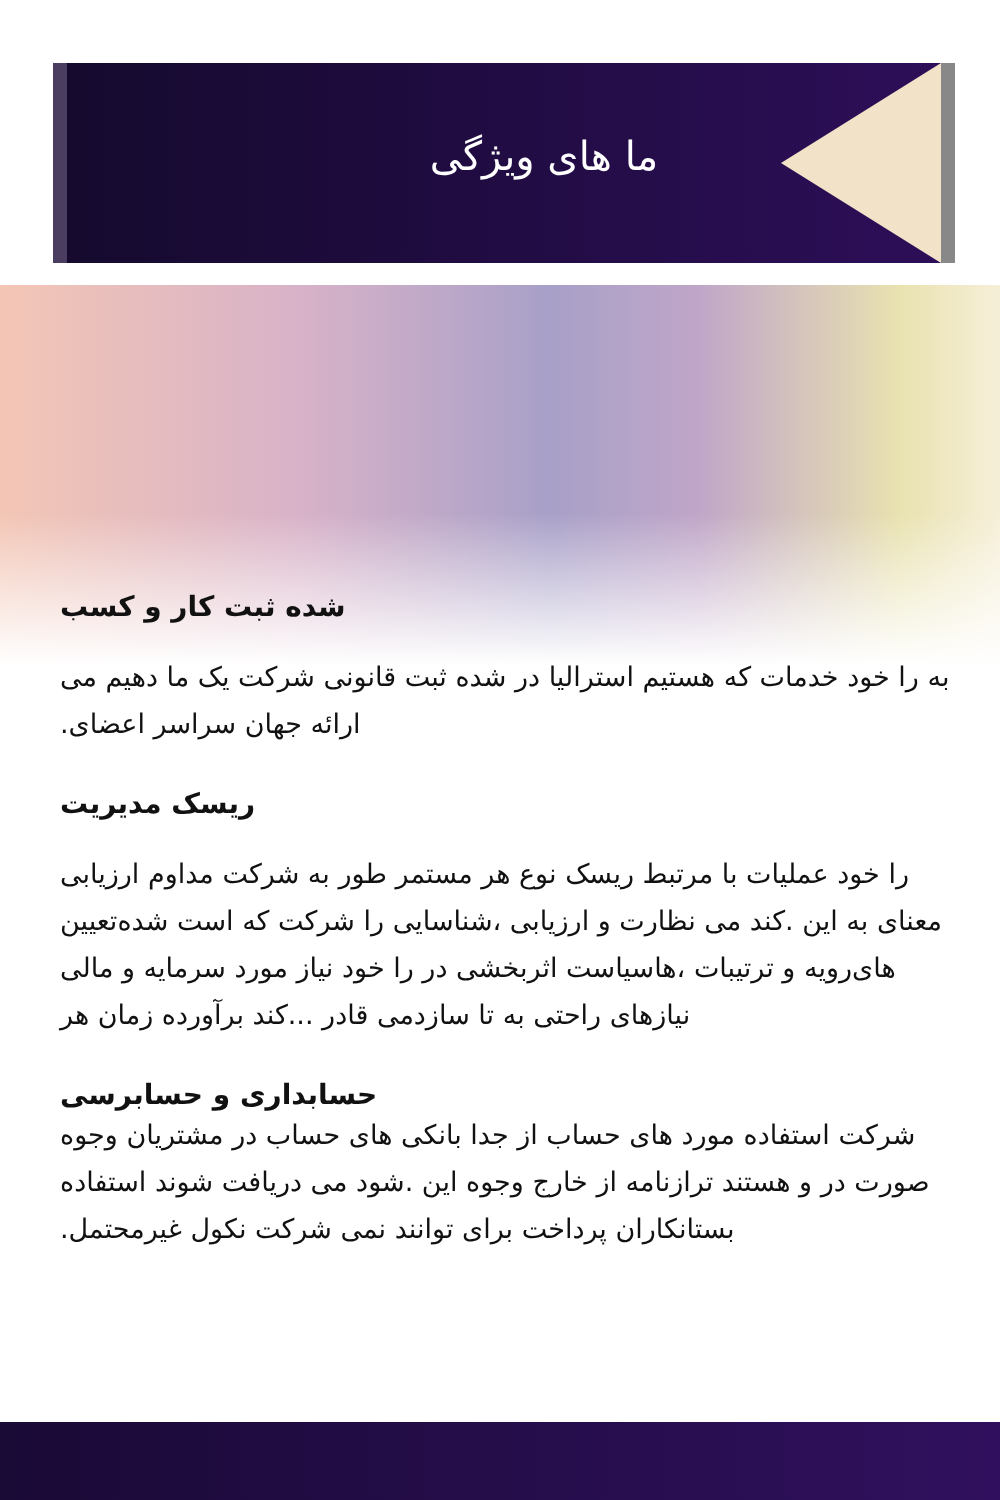ما های ویژگی
شده ثبت کار و کسب
به را خود خدمات که هستیم استرالیا در شده ثبت قانونی شرکت یک ما دهیم می ارائه جهان سراسر اعضای.
ریسک مدیریت
را خود عملیات با مرتبط ریسک نوع هر مستمر طور به شرکت مداوم ارزیابی معنای به این .کند می نظارت و ارزیابی ،شناسایی را شرکت که است شده‌تعیین های‌رویه و ترتیبات ،هاسیاست اثربخشی در را خود نیاز مورد سرمایه و مالی نیازهای راحتی به تا سازدمی قادر ...کند برآورده زمان هر
حسابداری و حسابرسی
شرکت استفاده مورد های حساب از جدا بانکی های حساب در مشتریان وجوه صورت در و هستند ترازنامه از خارج وجوه این .شود می دریافت شوند استفاده بستانکاران پرداخت برای توانند نمی شرکت نکول غیرمحتمل.